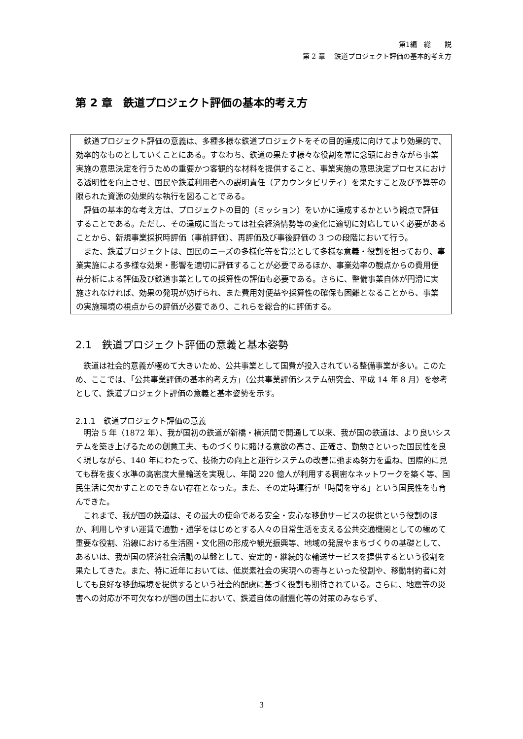第1編　総　　説
第 2 章　 鉄道プロジェクト評価の基本的考え方
第 2 章　鉄道プロジェクト評価の基本的考え方
鉄道プロジェクト評価の意義は、多種多様な鉄道プロジェクトをその目的達成に向けてより効果的で、効率的なものとしていくことにある。すなわち、鉄道の果たす様々な役割を常に念頭におきながら事業実施の意思決定を行うための重要かつ客観的な材料を提供すること、事業実施の意思決定プロセスにおける透明性を向上させ、国民や鉄道利用者への説明責任（アカウンタビリティ）を果たすこと及び予算等の限られた資源の効果的な執行を図ることである。
評価の基本的な考え方は、プロジェクトの目的（ミッション）をいかに達成するかという観点で評価することである。ただし、その達成に当たっては社会経済情勢等の変化に適切に対応していく必要があることから、新規事業採択時評価（事前評価）、再評価及び事後評価の 3 つの段階において行う。
また、鉄道プロジェクトは、国民のニーズの多様化等を背景として多様な意義・役割を担っており、事業実施による多様な効果・影響を適切に評価することが必要であるほか、事業効率の観点からの費用便益分析による評価及び鉄道事業としての採算性の評価も必要である。さらに、整備事業自体が円滑に実施されなければ、効果の発現が妨げられ、また費用対便益や採算性の確保も困難となることから、事業の実施環境の視点からの評価が必要であり、これらを総合的に評価する。
2.1　鉄道プロジェクト評価の意義と基本姿勢
鉄道は社会的意義が極めて大きいため、公共事業として国費が投入されている整備事業が多い。このため、ここでは、「公共事業評価の基本的考え方」（公共事業評価システム研究会、平成 14 年 8 月）を参考として、鉄道プロジェクト評価の意義と基本姿勢を示す。
2.1.1　鉄道プロジェクト評価の意義
明治 5 年（1872 年）、我が国初の鉄道が新橋・横浜間で開通して以来、我が国の鉄道は、より良いシステムを築き上げるための創意工夫、ものづくりに賭ける意欲の高さ、正確さ、勤勉さといった国民性を良く現しながら、140 年にわたって、技術力の向上と運行システムの改善に弛まぬ努力を重ね、国際的に見ても群を抜く水準の高密度大量輸送を実現し、年間 220 億人が利用する稠密なネットワークを築く等、国民生活に欠かすことのできない存在となった。また、その定時運行が「時間を守る」という国民性をも育んできた。
これまで、我が国の鉄道は、その最大の使命である安全・安心な移動サービスの提供という役割のほか、利用しやすい運賃で通勤・通学をはじめとする人々の日常生活を支える公共交通機関としての極めて重要な役割、沿線における生活圏・文化圏の形成や観光振興等、地域の発展やまちづくりの基礎として、あるいは、我が国の経済社会活動の基盤として、安定的・継続的な輸送サービスを提供するという役割を果たしてきた。また、特に近年においては、低炭素社会の実現への寄与といった役割や、移動制約者に対しても良好な移動環境を提供するという社会的配慮に基づく役割も期待されている。さらに、地震等の災害への対応が不可欠なわが国の国土において、鉄道自体の耐震化等の対策のみならず、
3